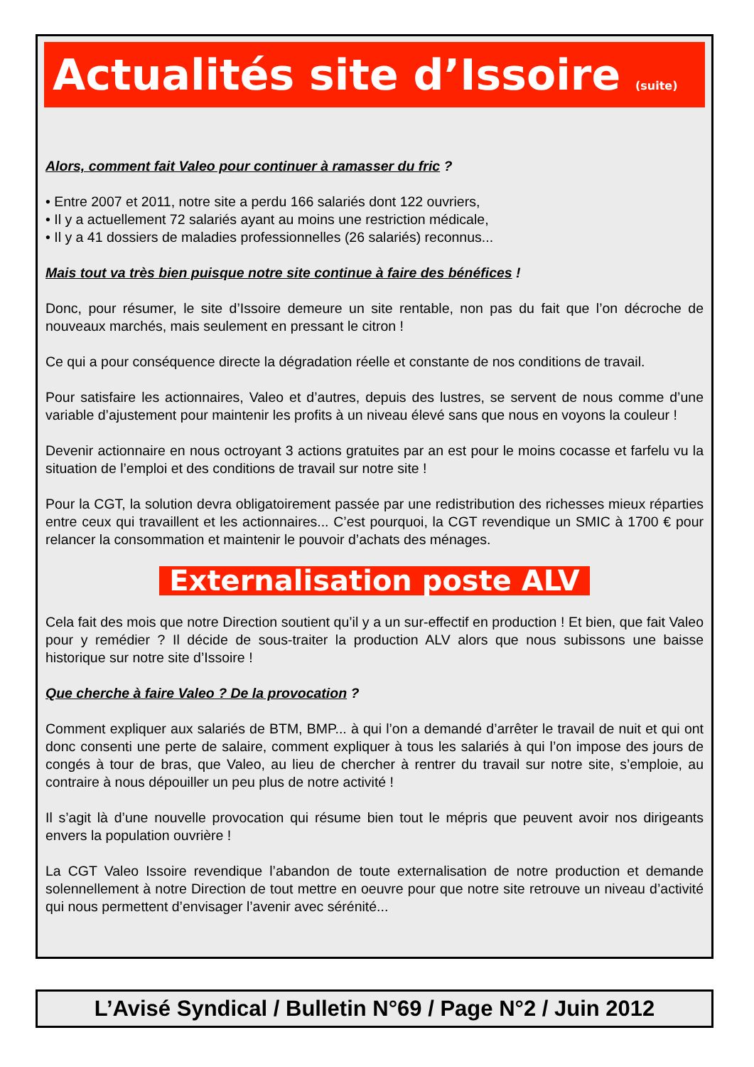Actualités site d’Issoire (suite)
Alors, comment fait Valeo pour continuer à ramasser du fric ?
• Entre 2007 et 2011, notre site a perdu 166 salariés dont 122 ouvriers,
• Il y a actuellement 72 salariés ayant au moins une restriction médicale,
• Il y a 41 dossiers de maladies professionnelles (26 salariés) reconnus...
Mais tout va très bien puisque notre site continue à faire des bénéfices !
Donc, pour résumer, le site d’Issoire demeure un site rentable, non pas du fait que l’on décroche de nouveaux marchés, mais seulement en pressant le citron !
Ce qui a pour conséquence directe la dégradation réelle et constante de nos conditions de travail.
Pour satisfaire les actionnaires, Valeo et d’autres, depuis des lustres, se servent de nous comme d’une variable d’ajustement pour maintenir les profits à un niveau élevé sans que nous en voyons la couleur !
Devenir actionnaire en nous octroyant 3 actions gratuites par an est pour le moins cocasse et farfelu vu la situation de l’emploi et des conditions de travail sur notre site !
Pour la CGT, la solution devra obligatoirement passée par une redistribution des richesses mieux réparties entre ceux qui travaillent et les actionnaires... C’est pourquoi, la CGT revendique un SMIC à 1700 € pour relancer la consommation et maintenir le pouvoir d’achats des ménages.
Externalisation poste ALV
Cela fait des mois que notre Direction soutient qu’il y a un sur-effectif en production ! Et bien, que fait Valeo pour y remédier ? Il décide de sous-traiter la production ALV alors que nous subissons une baisse historique sur notre site d’Issoire !
Que cherche à faire Valeo ? De la provocation ?
Comment expliquer aux salariés de BTM, BMP... à qui l’on a demandé d’arrêter le travail de nuit et qui ont donc consenti une perte de salaire, comment expliquer à tous les salariés à qui l’on impose des jours de congés à tour de bras, que Valeo, au lieu de chercher à rentrer du travail sur notre site, s’emploie, au contraire à nous dépouiller un peu plus de notre activité !
Il s’agit là d’une nouvelle provocation qui résume bien tout le mépris que peuvent avoir nos dirigeants envers la population ouvrière !
La CGT Valeo Issoire revendique l’abandon de toute externalisation de notre production et demande solennellement à notre Direction de tout mettre en oeuvre pour que notre site retrouve un niveau d’activité qui nous permettent d’envisager l’avenir avec sérénité...
L’Avisé Syndical / Bulletin N°69 / Page N°2 / Juin 2012